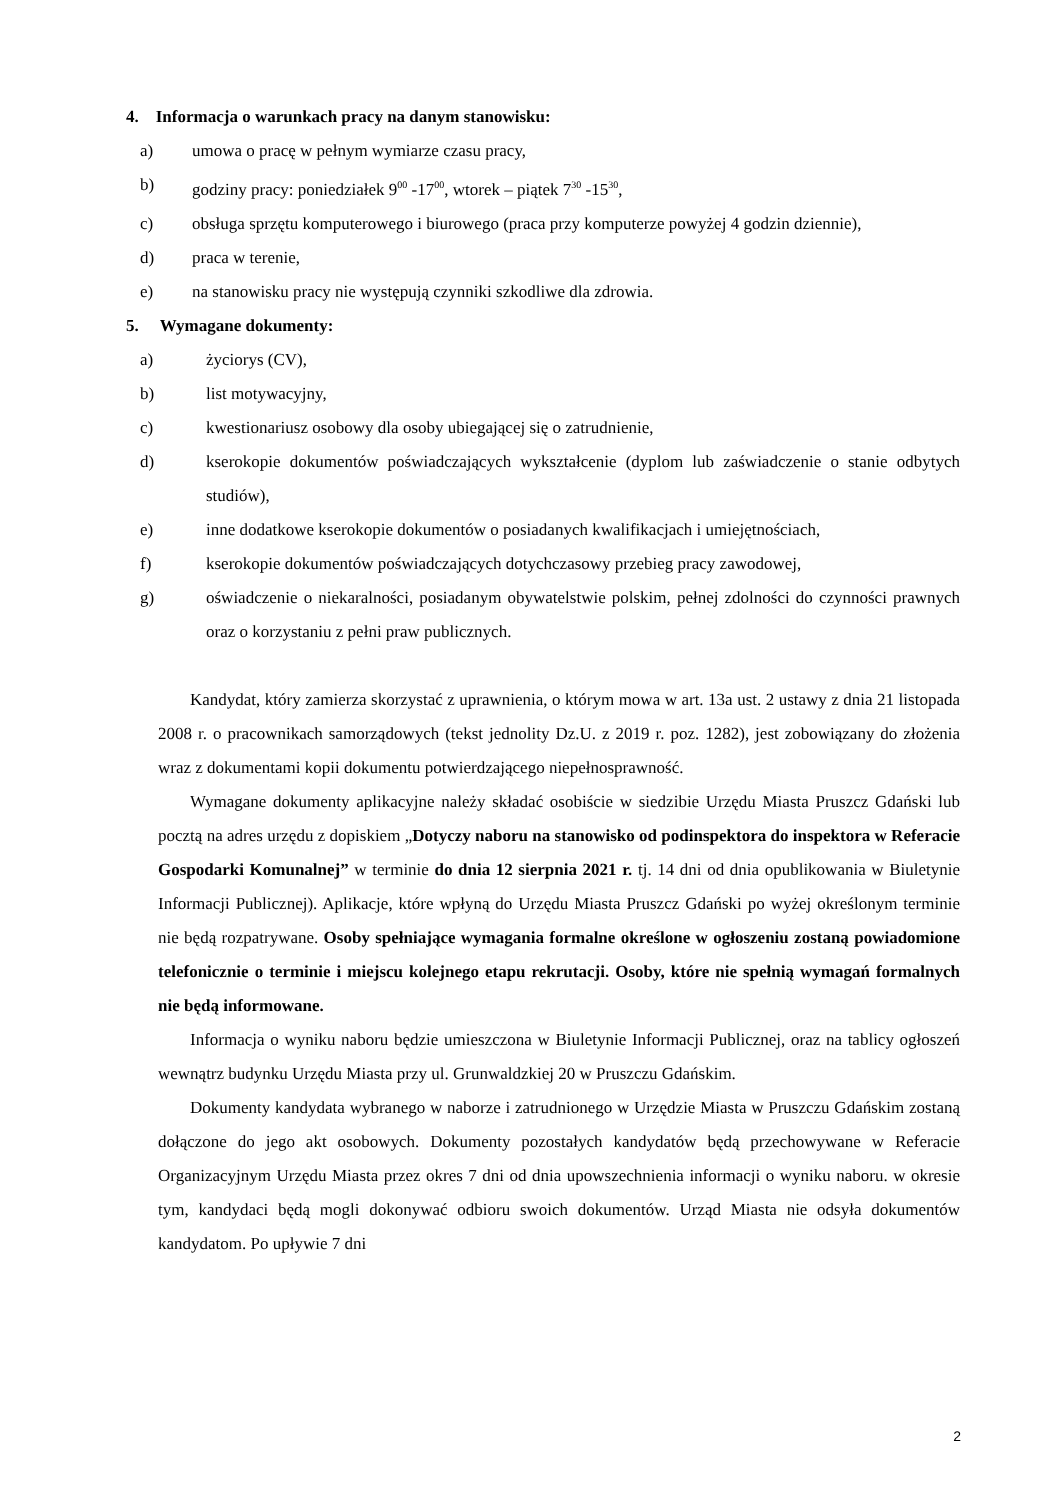4. Informacja o warunkach pracy na danym stanowisku:
a) umowa o pracę w pełnym wymiarze czasu pracy,
b) godziny pracy: poniedziałek 9<sup>00</sup> -17<sup>00</sup>, wtorek – piątek 7<sup>30</sup> -15<sup>30</sup>,
c) obsługa sprzętu komputerowego i biurowego (praca przy komputerze powyżej 4 godzin dziennie),
d) praca w terenie,
e) na stanowisku pracy nie występują czynniki szkodliwe dla zdrowia.
5. Wymagane dokumenty:
a) życiorys (CV),
b) list motywacyjny,
c) kwestionariusz osobowy dla osoby ubiegającej się o zatrudnienie,
d) kserokopie dokumentów poświadczających wykształcenie (dyplom lub zaświadczenie o stanie odbytych studiów),
e) inne dodatkowe kserokopie dokumentów o posiadanych kwalifikacjach i umiejętnościach,
f) kserokopie dokumentów poświadczających dotychczasowy przebieg pracy zawodowej,
g) oświadczenie o niekaralności, posiadanym obywatelstwie polskim, pełnej zdolności do czynności prawnych oraz o korzystaniu z pełni praw publicznych.
Kandydat, który zamierza skorzystać z uprawnienia, o którym mowa w art. 13a ust. 2 ustawy z dnia 21 listopada 2008 r. o pracownikach samorządowych (tekst jednolity Dz.U. z 2019 r. poz. 1282), jest zobowiązany do złożenia wraz z dokumentami kopii dokumentu potwierdzającego niepełnosprawność.
Wymagane dokumenty aplikacyjne należy składać osobiście w siedzibie Urzędu Miasta Pruszcz Gdański lub pocztą na adres urzędu z dopiskiem „Dotyczy naboru na stanowisko od podinspektora do inspektora w Referacie Gospodarki Komunalnej” w terminie do dnia 12 sierpnia 2021 r. tj. 14 dni od dnia opublikowania w Biuletynie Informacji Publicznej). Aplikacje, które wpłyną do Urzędu Miasta Pruszcz Gdański po wyżej określonym terminie nie będą rozpatrywane. Osoby spełniające wymagania formalne określone w ogłoszeniu zostaną powiadomione telefonicznie o terminie i miejscu kolejnego etapu rekrutacji. Osoby, które nie spełnią wymagań formalnych nie będą informowane.
Informacja o wyniku naboru będzie umieszczona w Biuletynie Informacji Publicznej, oraz na tablicy ogłoszeń wewnątrz budynku Urzędu Miasta przy ul. Grunwaldzkiej 20 w Pruszczu Gdańskim.
Dokumenty kandydata wybranego w naborze i zatrudnionego w Urzędzie Miasta w Pruszczu Gdańskim zostaną dołączone do jego akt osobowych. Dokumenty pozostałych kandydatów będą przechowywane w Referacie Organizacyjnym Urzędu Miasta przez okres 7 dni od dnia upowszechnienia informacji o wyniku naboru. w okresie tym, kandydaci będą mogli dokonywać odbioru swoich dokumentów. Urząd Miasta nie odsyła dokumentów kandydatom. Po upływie 7 dni
2